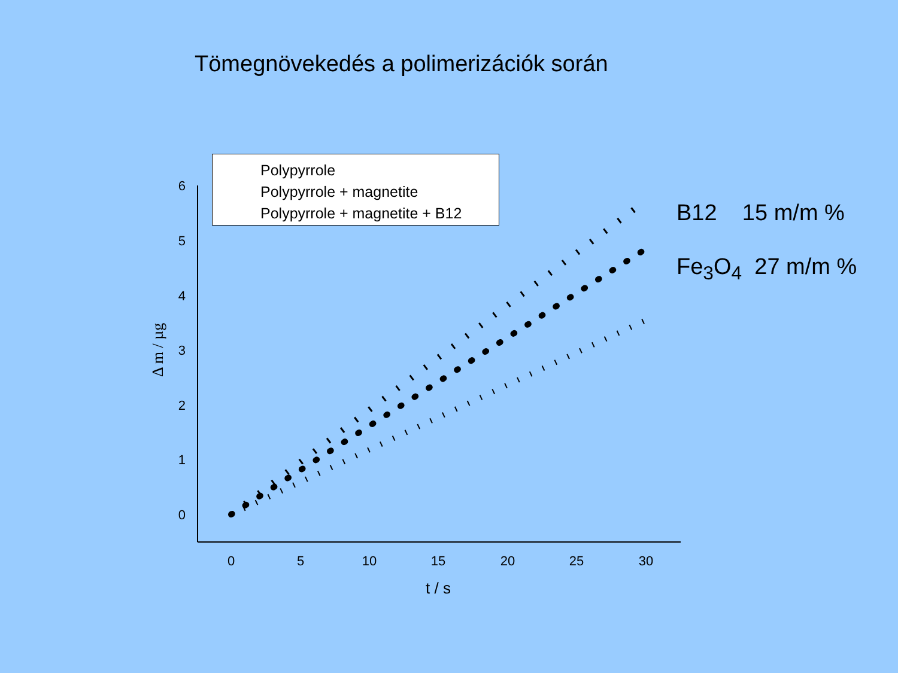Tömegnövekedés a polimerizációk során
0
5
10
15
20
25
30
t / s
0
1
2
3
4
5
6
Δ m / µg
Polypyrrole
Polypyrrole + magnetite
Polypyrrole + magnetite + B12
B12 15 m/m %
Fe<sub>3</sub>O<sub>4</sub> 27 m/m %